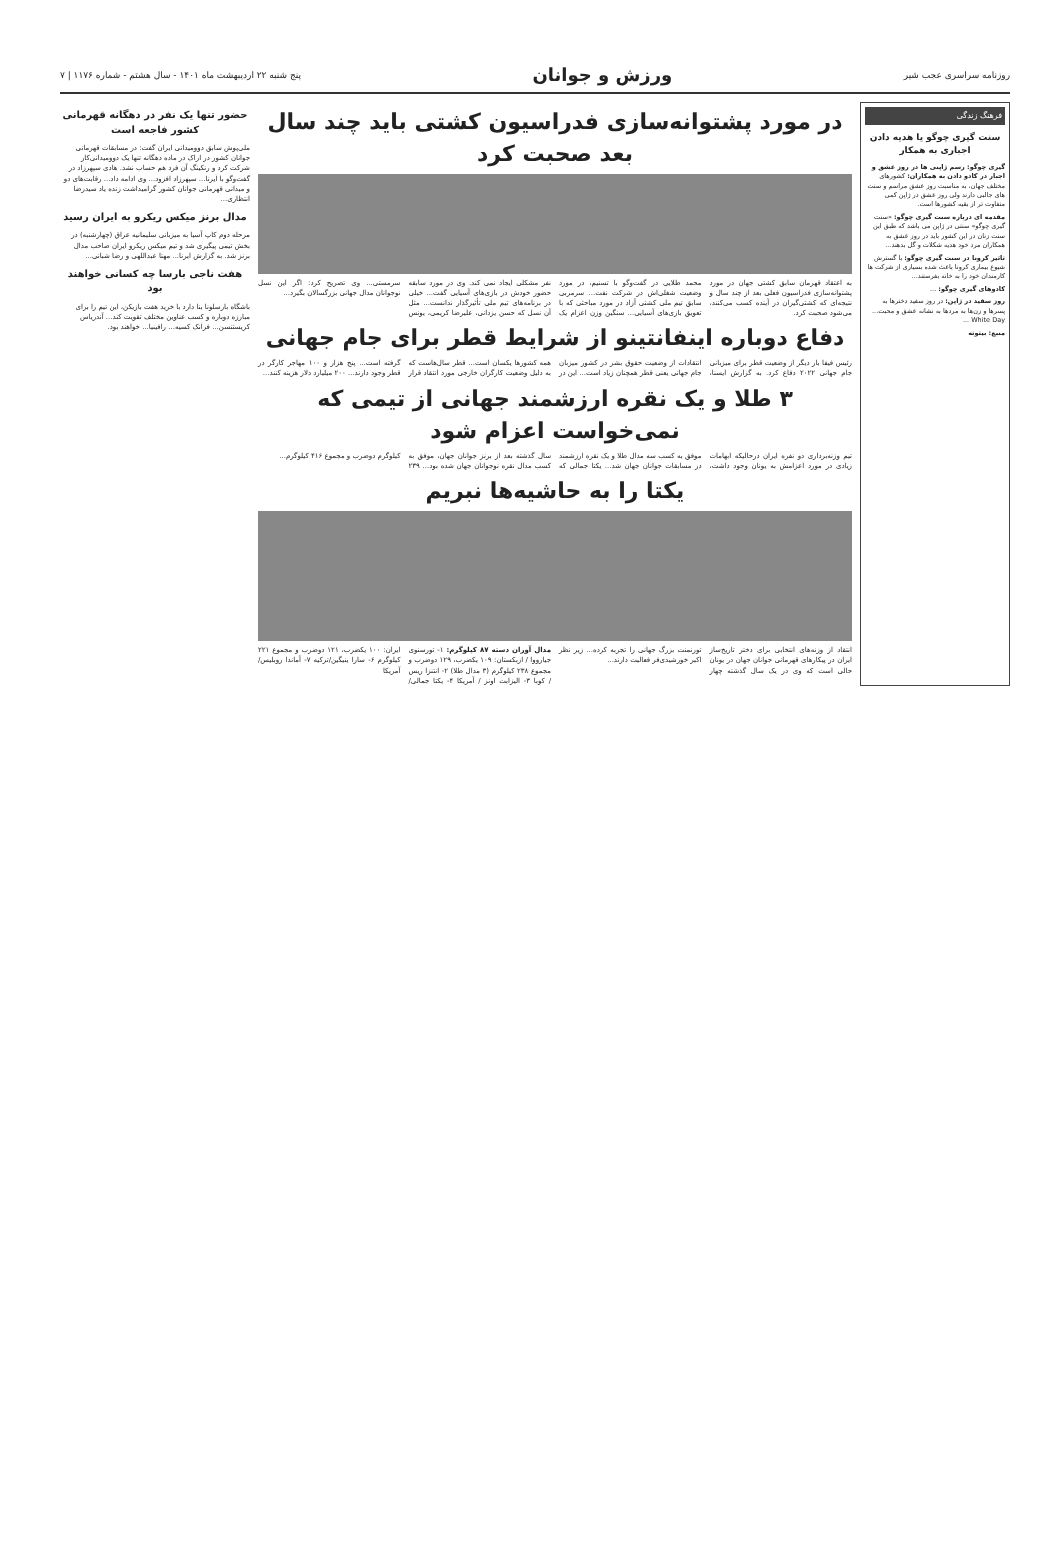روزنامه سراسری عجب شیر ورزش و جوانان پنج شنبه ۲۲ اردیبهشت ماه ۱۴۰۱ - سال هشتم - شماره ۱۱۷۶ | ۷
فرهنگ زندگی
سنت گیری چوگو یا هدیه دادن اجباری به همکار
گیری چوگو: رسم ژاپنی ها در روز عشق و اجبار در کادو دادن به همکاران: کشورهای مختلف جهان، به مناسبت روز عشق مراسم و سنت های جالبی دارند ولی روز عشق در ژاپن کمی متفاوت تر از بقیه کشورها است.
مقدمه ای درباره سنت گیری چوگو: «سنت گیری چوگو» سنتی در ژاپن می باشد که طبق این سنت زنان در این کشور باید در روز عشق به همکاران مرد خود هدیه شکلات و گل بدهند...
تاثیر کرونا در سنت گیری چوگو: با گسترش شیوع بیماری کرونا باعث شده بسیاری از شرکت ها کارمندان خود را به خانه بفرستند...
کادوهای گیری چوگو: ...
روز سفید در ژاپن: در روز سفید دخترها به پسرها و زن‌ها به مردها به نشانه عشق و محبت... White Day ...
منبع: بیتوته
در مورد پشتوانه‌سازی فدراسیون کشتی باید چند سال بعد صحبت کرد
به اعتقاد قهرمان سابق کشتی جهان در مورد پشتوانه‌سازی فدراسیون فعلی بعد از چند سال و نتیجه‌ای که کشتی‌گیران در آینده کسب می‌کنند، می‌شود صحبت کرد.
محمد طلایی در گفت‌وگو با تسنیم، در مورد وضعیت شغلی‌اش در شرکت نفت... سرمربی سابق تیم ملی کشتی آزاد در مورد مباحثی که با تعویق بازی‌های آسیایی... سنگین وزن اعزام یک نفر مشکلی ایجاد نمی کند. وی در مورد سابقه حضور خودش در بازی‌های آسیایی گفت... خیلی در برنامه‌های تیم ملی تأثیرگذار ندانست... مثل آن نسل که حسن یزدانی، علیرضا کریمی، یونس سرمستی... وی تصریح کرد: اگر این نسل نوجوانان مدال جهانی بزرگسالان بگیرد...
دفاع دوباره اینفانتینو از شرایط قطر برای جام جهانی
رئیس فیفا بار دیگر از وضعیت قطر برای میزبانی جام جهانی ۲۰۲۲ دفاع کرد. به گزارش ایسنا، انتقادات از وضعیت حقوق بشر در کشور میزبان جام جهانی یعنی قطر همچنان زیاد است... این در همه کشورها یکسان است... قطر سال‌هاست که به دلیل وضعیت کارگران خارجی مورد انتقاد قرار گرفته است... پنج هزار و ۱۰۰ مهاجر کارگر در قطر وجود دارند... ۲۰۰ میلیارد دلار هزینه کنند...
۳ طلا و یک نقره ارزشمند جهانی از تیمی که نمی‌خواست اعزام شود
تیم وزنه‌برداری دو نفره ایران درحالیکه ابهامات زیادی در مورد اعزامش به یونان وجود داشت، موفق به کسب سه مدال طلا و یک نقره ارزشمند در مسابقات جوانان جهان شد... یکتا جمالی که سال گذشته بعد از برنز جوانان جهان، موفق به کسب مدال نقره نوجوانان جهان شده بود... ۲۳۹ کیلوگرم دوضرب و مجموع ۴۱۶ کیلوگرم...
یکتا را به حاشیه‌ها نبریم
انتقاد از وزنه‌های انتخابی برای دختر تاریخ‌ساز ایران در پیکارهای قهرمانی جوانان جهان در یونان حالی است که وی در یک سال گذشته چهار تورنمنت بزرگ جهانی را تجربه کرده... زیر نظر اکبر خورشیدی‌فر فعالیت دارند...
مدال آوران دسته ۸۷ کیلوگرم: ۱- تورسنوی جیارووا / ازبکستان: ۱۰۹ یکضرب، ۱۲۹ دوضرب و مجموع ۲۳۸ کیلوگرم (۳ مدال طلا) ۲- انتنزا ریس / کوبا ۳- الیزابت اونز / آمریکا ۴- یکتا جمالی/ایران: ۱۰۰ یکضرب، ۱۲۱ دوضرب و مجموع ۲۲۱ کیلوگرم ۶- سارا ینیگین/ترکیه ۷- آماندا روبلیس/آمریکا
حضور تنها یک نفر در دهگانه قهرمانی کشور فاجعه است
ملی‌پوش سابق دوومیدانی ایران گفت: در مسابقات قهرمانی جوانان کشور در اراک در ماده دهگانه تنها یک دوومیدانی‌کار شرکت کرد و رنکینگ آن فرد هم حساب نشد. هادی سپهرزاد در گفت‌وگو با ایرنا... سپهرزاد افزود... وی ادامه داد... رقابت‌های دو و میدانی قهرمانی جوانان کشور گرامیداشت زنده یاد سیدرضا انتظاری...
مدال برنز میکس ریکرو به ایران رسید
مرحله دوم کاپ آسیا به میزبانی سلیمانیه عراق (چهارشنبه) در بخش تیمی پیگیری شد و تیم میکس ریکرو ایران صاحب مدال برنز شد. به گزارش ایرنا... مهتا عبداللهی و رضا شبانی...
هفت ناجی بارسا چه کسانی خواهند بود
باشگاه بارسلونا بنا دارد با خرید هفت بازیکن، این تیم را برای مبارزه دوباره و کسب عناوین مختلف تقویت کند... آندریاس کریستنسن... فرانک کسیه... رافینیا... خواهند بود.